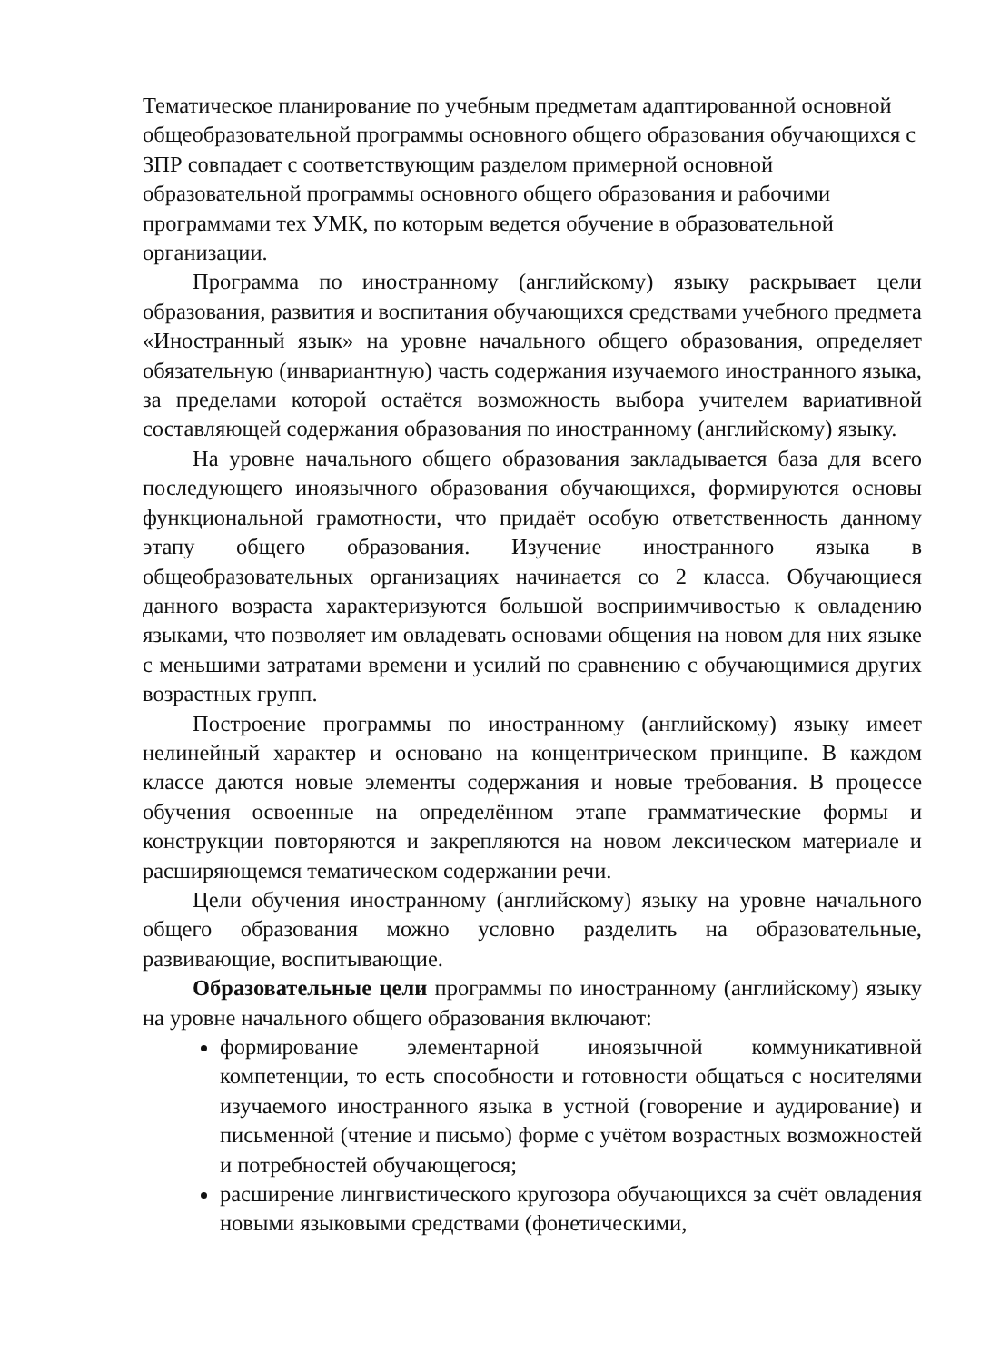Тематическое планирование по учебным предметам адаптированной основной общеобразовательной программы основного общего образования обучающихся с ЗПР совпадает с соответствующим разделом примерной основной образовательной программы основного общего образования и рабочими программами тех УМК, по которым ведется обучение в образовательной организации.
Программа по иностранному (английскому) языку раскрывает цели образования, развития и воспитания обучающихся средствами учебного предмета «Иностранный язык» на уровне начального общего образования, определяет обязательную (инвариантную) часть содержания изучаемого иностранного языка, за пределами которой остаётся возможность выбора учителем вариативной составляющей содержания образования по иностранному (английскому) языку.
На уровне начального общего образования закладывается база для всего последующего иноязычного образования обучающихся, формируются основы функциональной грамотности, что придаёт особую ответственность данному этапу общего образования. Изучение иностранного языка в общеобразовательных организациях начинается со 2 класса. Обучающиеся данного возраста характеризуются большой восприимчивостью к овладению языками, что позволяет им овладевать основами общения на новом для них языке с меньшими затратами времени и усилий по сравнению с обучающимися других возрастных групп.
Построение программы по иностранному (английскому) языку имеет нелинейный характер и основано на концентрическом принципе. В каждом классе даются новые элементы содержания и новые требования. В процессе обучения освоенные на определённом этапе грамматические формы и конструкции повторяются и закрепляются на новом лексическом материале и расширяющемся тематическом содержании речи.
Цели обучения иностранному (английскому) языку на уровне начального общего образования можно условно разделить на образовательные, развивающие, воспитывающие.
Образовательные цели программы по иностранному (английскому) языку на уровне начального общего образования включают:
формирование элементарной иноязычной коммуникативной компетенции, то есть способности и готовности общаться с носителями изучаемого иностранного языка в устной (говорение и аудирование) и письменной (чтение и письмо) форме с учётом возрастных возможностей и потребностей обучающегося;
расширение лингвистического кругозора обучающихся за счёт овладения новыми языковыми средствами (фонетическими,